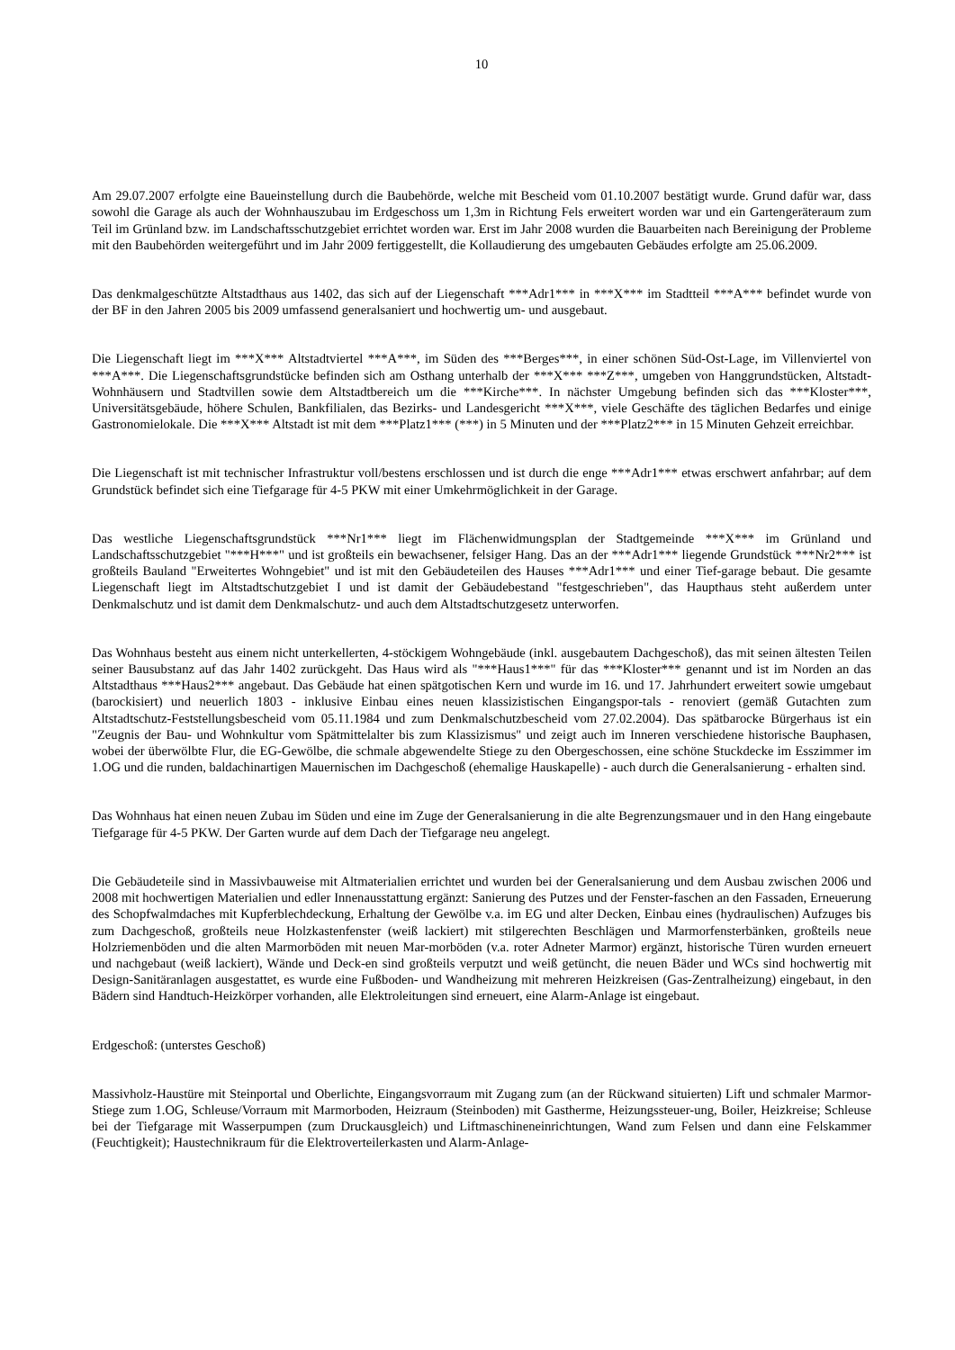10
Am 29.07.2007 erfolgte eine Baueinstellung durch die Baubehörde, welche mit Bescheid vom 01.10.2007 bestätigt wurde. Grund dafür war, dass sowohl die Garage als auch der Wohnhauszubau im Erdgeschoss um 1,3m in Richtung Fels erweitert worden war und ein Gartengeräteraum zum Teil im Grünland bzw. im Landschaftsschutzgebiet errichtet worden war. Erst im Jahr 2008 wurden die Bauarbeiten nach Bereinigung der Probleme mit den Baubehörden weitergeführt und im Jahr 2009 fertiggestellt, die Kollaudierung des umgebauten Gebäudes erfolgte am 25.06.2009.
Das denkmalgeschützte Altstadthaus aus 1402, das sich auf der Liegenschaft ***Adr1*** in ***X*** im Stadtteil ***A*** befindet wurde von der BF in den Jahren 2005 bis 2009 umfassend generalsaniert und hochwertig um- und ausgebaut.
Die Liegenschaft liegt im ***X*** Altstadtviertel ***A***, im Süden des ***Berges***, in einer schönen Süd-Ost-Lage, im Villenviertel von ***A***. Die Liegenschaftsgrundstücke befinden sich am Osthang unterhalb der ***X*** ***Z***, umgeben von Hanggrundstücken, Altstadt-Wohnhäusern und Stadtvillen sowie dem Altstadtbereich um die ***Kirche***. In nächster Umgebung befinden sich das ***Kloster***, Universitätsgebäude, höhere Schulen, Bankfilialen, das Bezirks- und Landesgericht ***X***, viele Geschäfte des täglichen Bedarfes und einige Gastronomielokale. Die ***X*** Altstadt ist mit dem ***Platz1*** (***) in 5 Minuten und der ***Platz2*** in 15 Minuten Gehzeit erreichbar.
Die Liegenschaft ist mit technischer Infrastruktur voll/bestens erschlossen und ist durch die enge ***Adr1*** etwas erschwert anfahrbar; auf dem Grundstück befindet sich eine Tiefgarage für 4-5 PKW mit einer Umkehrmöglichkeit in der Garage.
Das westliche Liegenschaftsgrundstück ***Nr1*** liegt im Flächenwidmungsplan der Stadtgemeinde ***X*** im Grünland und Landschaftsschutzgebiet "***H***" und ist großteils ein bewachsener, felsiger Hang. Das an der ***Adr1*** liegende Grundstück ***Nr2*** ist großteils Bauland "Erweitertes Wohngebiet" und ist mit den Gebäudeteilen des Hauses ***Adr1*** und einer Tief-garage bebaut. Die gesamte Liegenschaft liegt im Altstadtschutzgebiet I und ist damit der Gebäudebestand "festgeschrieben", das Haupthaus steht außerdem unter Denkmalschutz und ist damit dem Denkmalschutz- und auch dem Altstadtschutzgesetz unterworfen.
Das Wohnhaus besteht aus einem nicht unterkellerten, 4-stöckigem Wohngebäude (inkl. ausgebautem Dachgeschoß), das mit seinen ältesten Teilen seiner Bausubstanz auf das Jahr 1402 zurückgeht. Das Haus wird als "***Haus1***" für das ***Kloster*** genannt und ist im Norden an das Altstadthaus ***Haus2*** angebaut. Das Gebäude hat einen spätgotischen Kern und wurde im 16. und 17. Jahrhundert erweitert sowie umgebaut (barockisiert) und neuerlich 1803 - inklusive Einbau eines neuen klassizistischen Eingangspor-tals - renoviert (gemäß Gutachten zum Altstadtschutz-Feststellungsbescheid vom 05.11.1984 und zum Denkmalschutzbescheid vom 27.02.2004). Das spätbarocke Bürgerhaus ist ein "Zeugnis der Bau- und Wohnkultur vom Spätmittelalter bis zum Klassizismus" und zeigt auch im Inneren verschiedene historische Bauphasen, wobei der überwölbte Flur, die EG-Gewölbe, die schmale abgewendelte Stiege zu den Obergeschossen, eine schöne Stuckdecke im Esszimmer im 1.OG und die runden, baldachinartigen Mauernischen im Dachgeschoß (ehemalige Hauskapelle) - auch durch die Generalsanierung - erhalten sind.
Das Wohnhaus hat einen neuen Zubau im Süden und eine im Zuge der Generalsanierung in die alte Begrenzungsmauer und in den Hang eingebaute Tiefgarage für 4-5 PKW. Der Garten wurde auf dem Dach der Tiefgarage neu angelegt.
Die Gebäudeteile sind in Massivbauweise mit Altmaterialien errichtet und wurden bei der Generalsanierung und dem Ausbau zwischen 2006 und 2008 mit hochwertigen Materialien und edler Innenausstattung ergänzt: Sanierung des Putzes und der Fenster-faschen an den Fassaden, Erneuerung des Schopfwalmdaches mit Kupferblechdeckung, Erhaltung der Gewölbe v.a. im EG und alter Decken, Einbau eines (hydraulischen) Aufzuges bis zum Dachgeschoß, großteils neue Holzkastenfenster (weiß lackiert) mit stilgerechten Beschlägen und Marmorfensterbänken, großteils neue Holzriemenböden und die alten Marmorböden mit neuen Mar-morböden (v.a. roter Adneter Marmor) ergänzt, historische Türen wurden erneuert und nachgebaut (weiß lackiert), Wände und Deck-en sind großteils verputzt und weiß getüncht, die neuen Bäder und WCs sind hochwertig mit Design-Sanitäranlagen ausgestattet, es wurde eine Fußboden- und Wandheizung mit mehreren Heizkreisen (Gas-Zentralheizung) eingebaut, in den Bädern sind Handtuch-Heizkörper vorhanden, alle Elektroleitungen sind erneuert, eine Alarm-Anlage ist eingebaut.
Erdgeschoß: (unterstes Geschoß)
Massivholz-Haustüre mit Steinportal und Oberlichte, Eingangsvorraum mit Zugang zum (an der Rückwand situierten) Lift und schmaler Marmor-Stiege zum 1.OG, Schleuse/Vorraum mit Marmorboden, Heizraum (Steinboden) mit Gastherme, Heizungssteuer-ung, Boiler, Heizkreise; Schleuse bei der Tiefgarage mit Wasserpumpen (zum Druckausgleich) und Liftmaschineneinrichtungen, Wand zum Felsen und dann eine Felskammer (Feuchtigkeit); Haustechnikraum für die Elektroverteilerkasten und Alarm-Anlage-